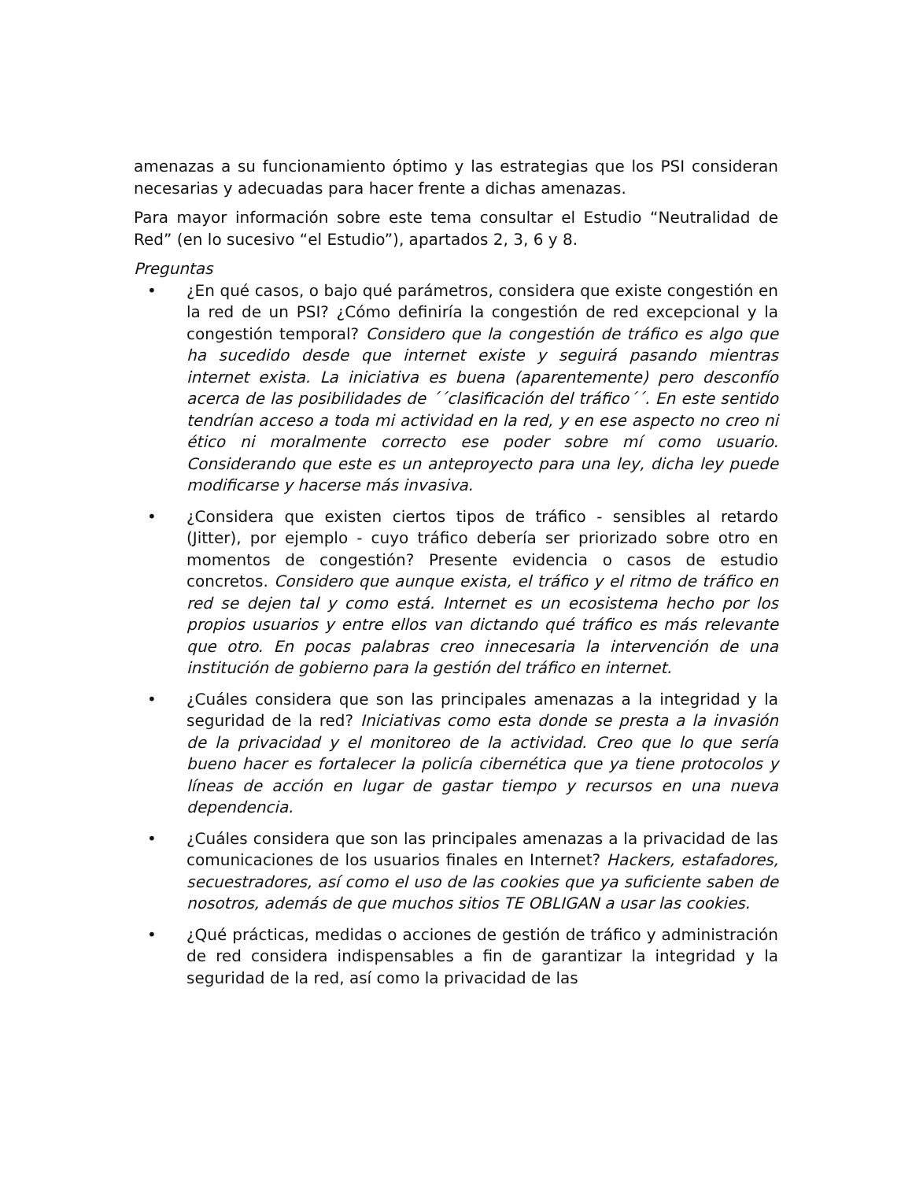amenazas a su funcionamiento óptimo y las estrategias que los PSI consideran necesarias y adecuadas para hacer frente a dichas amenazas.
Para mayor información sobre este tema consultar el Estudio “Neutralidad de Red” (en lo sucesivo “el Estudio”), apartados 2, 3, 6 y 8.
Preguntas
• ¿En qué casos, o bajo qué parámetros, considera que existe congestión en la red de un PSI? ¿Cómo definiría la congestión de red excepcional y la congestión temporal? Considero que la congestión de tráfico es algo que ha sucedido desde que internet existe y seguirá pasando mientras internet exista. La iniciativa es buena (aparentemente) pero desconfío acerca de las posibilidades de ´´clasificación del tráfico´´. En este sentido tendrían acceso a toda mi actividad en la red, y en ese aspecto no creo ni ético ni moralmente correcto ese poder sobre mí como usuario. Considerando que este es un anteproyecto para una ley, dicha ley puede modificarse y hacerse más invasiva.
• ¿Considera que existen ciertos tipos de tráfico - sensibles al retardo (Jitter), por ejemplo - cuyo tráfico debería ser priorizado sobre otro en momentos de congestión? Presente evidencia o casos de estudio concretos. Considero que aunque exista, el tráfico y el ritmo de tráfico en red se dejen tal y como está. Internet es un ecosistema hecho por los propios usuarios y entre ellos van dictando qué tráfico es más relevante que otro. En pocas palabras creo innecesaria la intervención de una institución de gobierno para la gestión del tráfico en internet.
• ¿Cuáles considera que son las principales amenazas a la integridad y la seguridad de la red? Iniciativas como esta donde se presta a la invasión de la privacidad y el monitoreo de la actividad. Creo que lo que sería bueno hacer es fortalecer la policía cibernética que ya tiene protocolos y líneas de acción en lugar de gastar tiempo y recursos en una nueva dependencia.
• ¿Cuáles considera que son las principales amenazas a la privacidad de las comunicaciones de los usuarios finales en Internet? Hackers, estafadores, secuestradores, así como el uso de las cookies que ya suficiente saben de nosotros, además de que muchos sitios TE OBLIGAN a usar las cookies.
• ¿Qué prácticas, medidas o acciones de gestión de tráfico y administración de red considera indispensables a fin de garantizar la integridad y la seguridad de la red, así como la privacidad de las